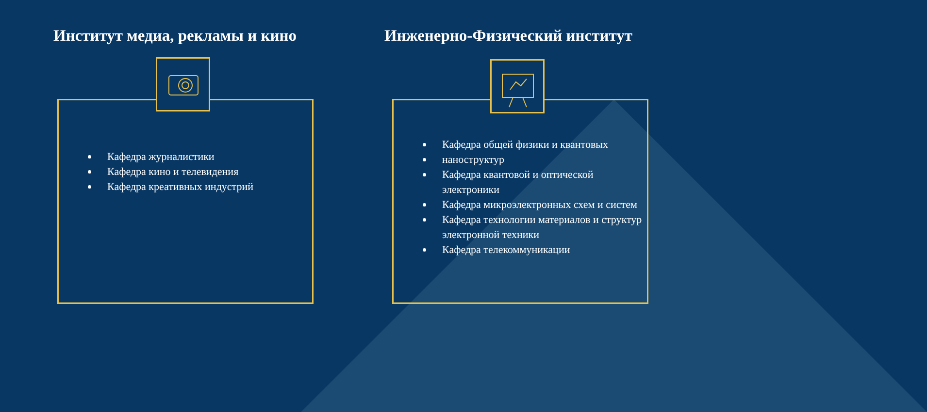Институт медиа, рекламы и кино Инженерно-Физический институт
Кафедра журналистики
Кафедра кино и телевидения
Кафедра креативных индустрий
Кафедра общей физики и квантовых
наноструктур
Кафедра квантовой и оптической электроники
Кафедра микроэлектронных схем и систем
Кафедра технологии материалов и структур электронной техники
Кафедра телекоммуникации